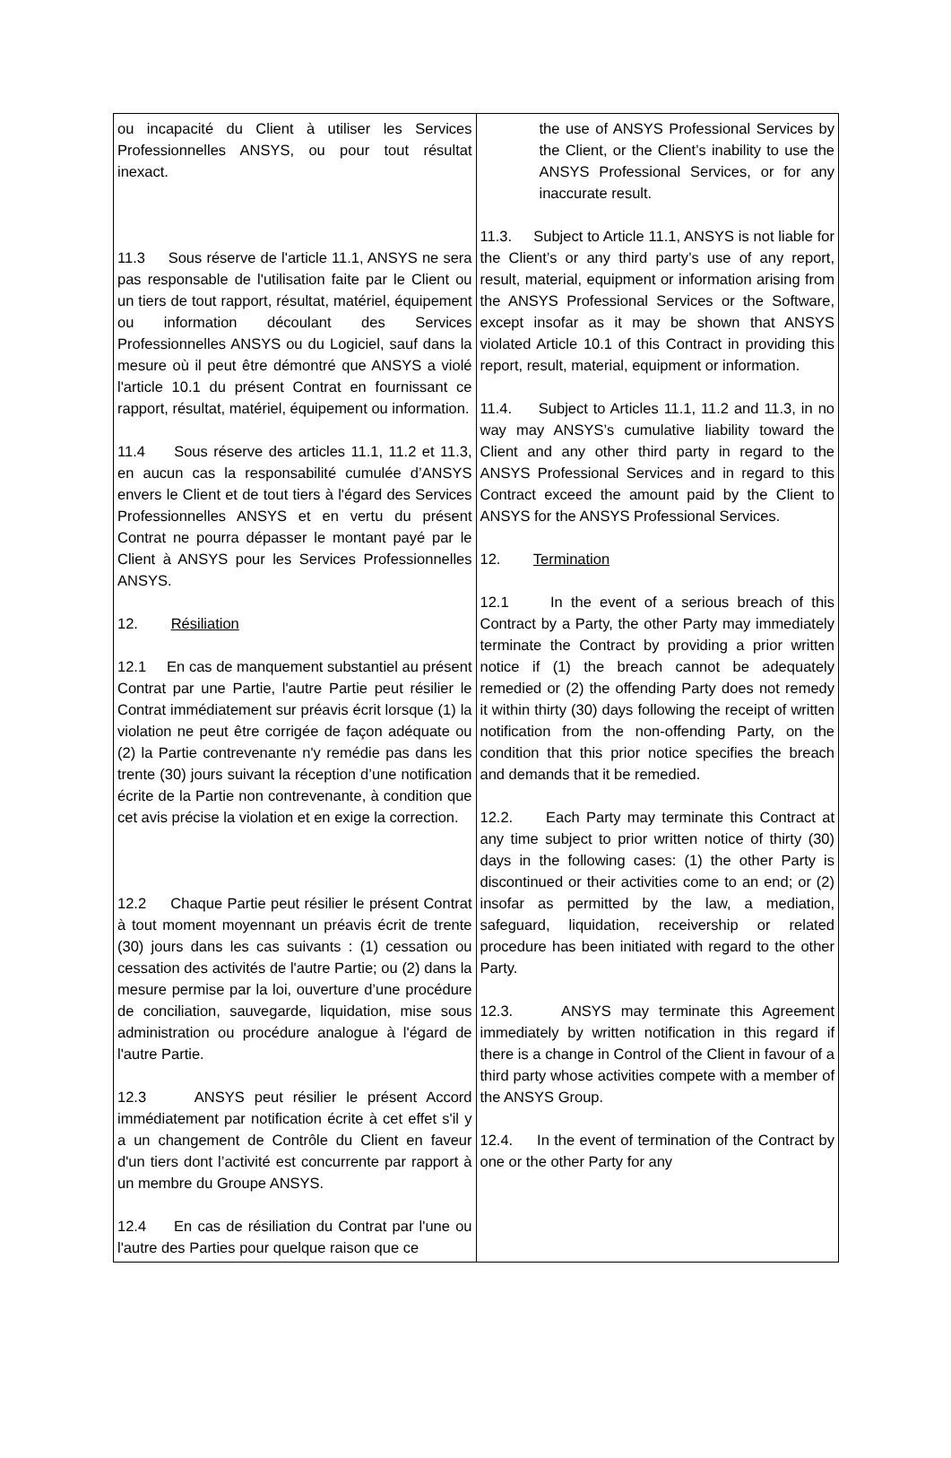| ou incapacité du Client à utiliser les Services Professionnelles ANSYS, ou pour tout résultat inexact. 11.3 Sous réserve de l'article 11.1, ANSYS ne sera pas responsable de l'utilisation faite par le Client ou un tiers de tout rapport, résultat, matériel, équipement ou information découlant des Services Professionnelles ANSYS ou du Logiciel, sauf dans la mesure où il peut être démontré que ANSYS a violé l'article 10.1 du présent Contrat en fournissant ce rapport, résultat, matériel, équipement ou information. 11.4 Sous réserve des articles 11.1, 11.2 et 11.3, en aucun cas la responsabilité cumulée d’ANSYS envers le Client et de tout tiers à l'égard des Services Professionnelles ANSYS et en vertu du présent Contrat ne pourra dépasser le montant payé par le Client à ANSYS pour les Services Professionnelles ANSYS. 12. Résiliation 12.1 En cas de manquement substantiel au présent Contrat par une Partie, l'autre Partie peut résilier le Contrat immédiatement sur préavis écrit lorsque (1) la violation ne peut être corrigée de façon adéquate ou (2) la Partie contrevenante n'y remédie pas dans les trente (30) jours suivant la réception d’une notification écrite de la Partie non contrevenante, à condition que cet avis précise la violation et en exige la correction. 12.2 Chaque Partie peut résilier le présent Contrat à tout moment moyennant un préavis écrit de trente (30) jours dans les cas suivants : (1) cessation ou cessation des activités de l'autre Partie; ou (2) dans la mesure permise par la loi, ouverture d’une procédure de conciliation, sauvegarde, liquidation, mise sous administration ou procédure analogue à l'égard de l'autre Partie. 12.3 ANSYS peut résilier le présent Accord immédiatement par notification écrite à cet effet s'il y a un changement de Contrôle du Client en faveur d'un tiers dont l’activité est concurrente par rapport à un membre du Groupe ANSYS. 12.4 En cas de résiliation du Contrat par l'une ou l'autre des Parties pour quelque raison que ce | the use of ANSYS Professional Services by the Client, or the Client’s inability to use the ANSYS Professional Services, or for any inaccurate result. 11.3. Subject to Article 11.1, ANSYS is not liable for the Client’s or any third party’s use of any report, result, material, equipment or information arising from the ANSYS Professional Services or the Software, except insofar as it may be shown that ANSYS violated Article 10.1 of this Contract in providing this report, result, material, equipment or information. 11.4. Subject to Articles 11.1, 11.2 and 11.3, in no way may ANSYS’s cumulative liability toward the Client and any other third party in regard to the ANSYS Professional Services and in regard to this Contract exceed the amount paid by the Client to ANSYS for the ANSYS Professional Services. 12. Termination 12.1 In the event of a serious breach of this Contract by a Party, the other Party may immediately terminate the Contract by providing a prior written notice if (1) the breach cannot be adequately remedied or (2) the offending Party does not remedy it within thirty (30) days following the receipt of written notification from the non-offending Party, on the condition that this prior notice specifies the breach and demands that it be remedied. 12.2. Each Party may terminate this Contract at any time subject to prior written notice of thirty (30) days in the following cases: (1) the other Party is discontinued or their activities come to an end; or (2) insofar as permitted by the law, a mediation, safeguard, liquidation, receivership or related procedure has been initiated with regard to the other Party. 12.3. ANSYS may terminate this Agreement immediately by written notification in this regard if there is a change in Control of the Client in favour of a third party whose activities compete with a member of the ANSYS Group. 12.4. In the event of termination of the Contract by one or the other Party for any |